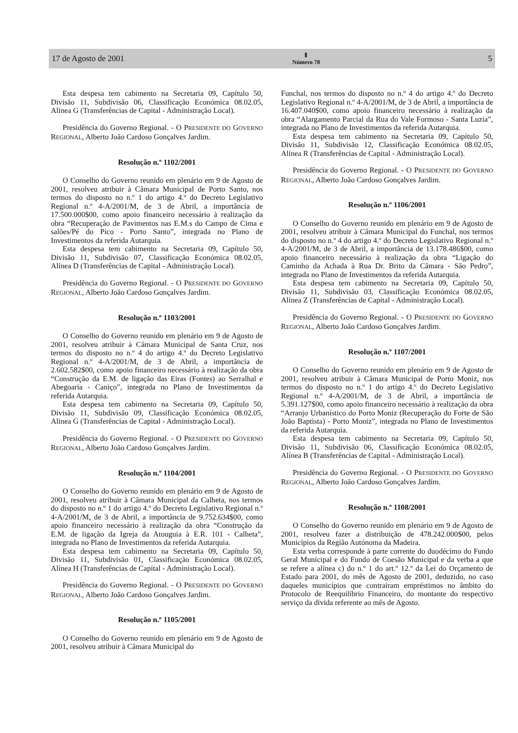17 de Agosto de 2001 Ⅱ
Número 78 5
Esta despesa tem cabimento na Secretaria 09, Capítulo 50, Divisão 11, Subdivisão 06, Classificação Económica 08.02.05, Alínea G (Transferências de Capital - Administração Local).
Presidência do Governo Regional. - O PRESIDENTE DO GOVERNO REGIONAL, Alberto João Cardoso Gonçalves Jardim.
Resolução n.º 1102/2001
O Conselho do Governo reunido em plenário em 9 de Agosto de 2001, resolveu atribuir à Câmara Municipal de Porto Santo, nos termos do disposto no n.º 1 do artigo 4.º do Decreto Legislativo Regional n.º 4-A/2001/M, de 3 de Abril, a importância de 17.500.000$00, como apoio financeiro necessário à realização da obra “Recuperação de Pavimentos nas E.M.s do Campo de Cima e salões/Pé do Pico - Porto Santo”, integrada no Plano de Investimentos da referida Autarquia.
Esta despesa tem cabimento na Secretaria 09, Capítulo 50, Divisão 11, Subdivisão 07, Classificação Económica 08.02.05, Alínea D (Transferências de Capital - Administração Local).
Presidência do Governo Regional. - O PRESIDENTE DO GOVERNO REGIONAL, Alberto João Cardoso Gonçalves Jardim.
Resolução n.º 1103/2001
O Conselho do Governo reunido em plenário em 9 de Agosto de 2001, resolveu atribuir à Câmara Municipal de Santa Cruz, nos termos do disposto no n.º 4 do artigo 4.º do Decreto Legislativo Regional n.º 4-A/2001/M, de 3 de Abril, a importância de 2.602.582$00, como apoio financeiro necessário à realização da obra “Construção da E.M. de ligação das Eiras (Fontes) ao Serralhal e Abegoaria - Caniço”, integrada no Plano de Investimentos da referida Autarquia.
Esta despesa tem cabimento na Secretaria 09, Capítulo 50, Divisão 11, Subdivisão 09, Classificação Económica 08.02.05, Alínea G (Transferências de Capital - Administração Local).
Presidência do Governo Regional. - O PRESIDENTE DO GOVERNO REGIONAL, Alberto João Cardoso Gonçalves Jardim.
Resolução n.º 1104/2001
O Conselho do Governo reunido em plenário em 9 de Agosto de 2001, resolveu atribuir à Câmara Municipal da Calheta, nos termos do disposto no n.º 1 do artigo 4.º do Decreto Legislativo Regional n.º 4-A/2001/M, de 3 de Abril, a importância de 9.752.634$00, como apoio financeiro necessário à realização da obra “Construção da E.M. de ligação da Igreja da Atouguia à E.R. 101 - Calheta”, integrada no Plano de Investimentos da referida Autarquia.
Esta despesa tem cabimento na Secretaria 09, Capítulo 50, Divisão 11, Subdivisão 01, Classificação Económica 08.02.05, Alínea H (Transferências de Capital - Administração Local).
Presidência do Governo Regional. - O PRESIDENTE DO GOVERNO REGIONAL, Alberto João Cardoso Gonçalves Jardim.
Resolução n.º 1105/2001
O Conselho do Governo reunido em plenário em 9 de Agosto de 2001, resolveu atribuir à Câmara Municipal do
Funchal, nos termos do disposto no n.º 4 do artigo 4.º do Decreto Legislativo Regional n.º 4-A/2001/M, de 3 de Abril, a importância de 16.407.040$00, como apoio financeiro necessário à realização da obra “Alargamento Parcial da Rua do Vale Formoso - Santa Luzia”, integrada no Plano de Investimentos da referida Autarquia.
Esta despesa tem cabimento na Secretaria 09, Capítulo 50, Divisão 11, Subdivisão 12, Classificação Económica 08.02.05, Alínea R (Transferências de Capital - Administração Local).
Presidência do Governo Regional. - O PRESIDENTE DO GOVERNO REGIONAL, Alberto João Cardoso Gonçalves Jardim.
Resolução n.º 1106/2001
O Conselho do Governo reunido em plenário em 9 de Agosto de 2001, resolveu atribuir à Câmara Municipal do Funchal, nos termos do disposto no n.º 4 do artigo 4.º do Decreto Legislativo Regional n.º 4-A/2001/M, de 3 de Abril, a importância de 13.178.486$00, como apoio financeiro necessário à realização da obra “Ligação do Caminho da Achada à Rua Dr. Brito da Câmara - São Pedro”, integrada no Plano de Investimentos da referida Autarquia.
Esta despesa tem cabimento na Secretaria 09, Capítulo 50, Divisão 11, Subdivisão 03, Classificação Económica 08.02.05, Alínea Z (Transferências de Capital - Administração Local).
Presidência do Governo Regional. - O PRESIDENTE DO GOVERNO REGIONAL, Alberto João Cardoso Gonçalves Jardim.
Resolução n.º 1107/2001
O Conselho do Governo reunido em plenário em 9 de Agosto de 2001, resolveu atribuir à Câmara Municipal de Porto Moniz, nos termos do disposto no n.º 1 do artigo 4.º do Decreto Legislativo Regional n.º 4-A/2001/M, de 3 de Abril, a importância de 5.391.127$00, como apoio financeiro necessário à realização da obra “Arranjo Urbanístico do Porto Moniz (Recuperação do Forte de São João Baptista) - Porto Moniz”, integrada no Plano de Investimentos da referida Autarquia.
Esta despesa tem cabimento na Secretaria 09, Capítulo 50, Divisão 11, Subdivisão 06, Classificação Económica 08.02.05, Alínea B (Transferências de Capital - Administração Local).
Presidência do Governo Regional. - O PRESIDENTE DO GOVERNO REGIONAL, Alberto João Cardoso Gonçalves Jardim.
Resolução n.º 1108/2001
O Conselho do Governo reunido em plenário em 9 de Agosto de 2001, resolveu fazer a distribuição de 478.242.000$00, pelos Municípios da Região Autónoma da Madeira.
Esta verba corresponde à parte corrente do duodécimo do Fundo Geral Municipal e do Fundo de Coesão Municipal e da verba a que se refere a alínea c) do n.º 1 do art.º 12.º da Lei do Orçamento de Estado para 2001, do mês de Agosto de 2001, deduzido, no caso daqueles municípios que contraíram empréstimos no âmbito do Protocolo de Reequilíbrio Financeiro, do montante do respectivo serviço da dívida referente ao mês de Agosto.